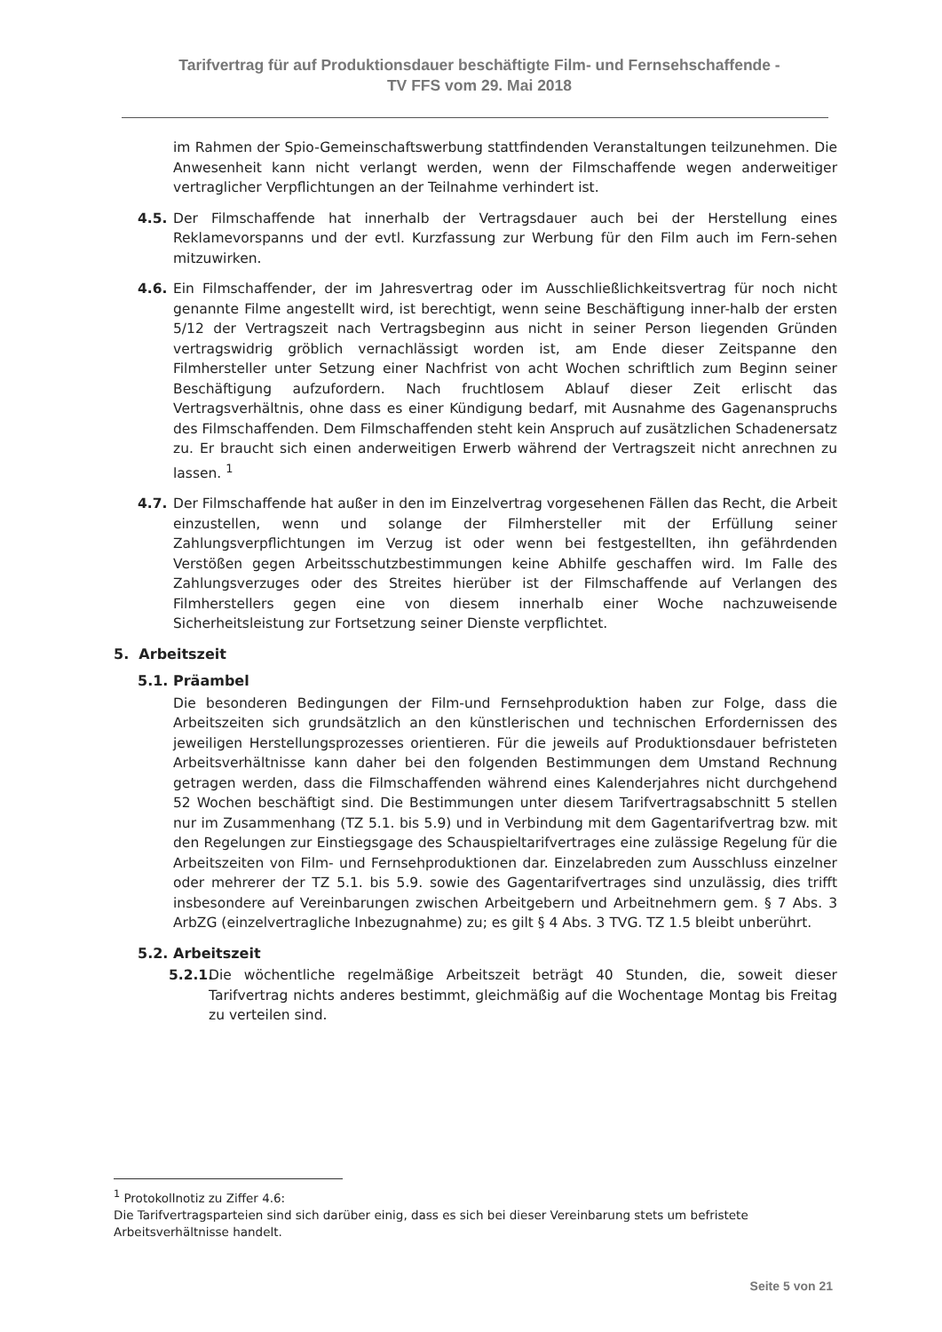Tarifvertrag für auf Produktionsdauer beschäftigte Film- und Fernsehschaffende -
TV FFS vom 29. Mai 2018
im Rahmen der Spio-Gemeinschaftswerbung stattfindenden Veranstaltungen teilzunehmen. Die Anwesenheit kann nicht verlangt werden, wenn der Filmschaffende wegen anderweitiger vertraglicher Verpflichtungen an der Teilnahme verhindert ist.
4.5. Der Filmschaffende hat innerhalb der Vertragsdauer auch bei der Herstellung eines Reklamevorspanns und der evtl. Kurzfassung zur Werbung für den Film auch im Fern-sehen mitzuwirken.
4.6. Ein Filmschaffender, der im Jahresvertrag oder im Ausschließlichkeitsvertrag für noch nicht genannte Filme angestellt wird, ist berechtigt, wenn seine Beschäftigung inner-halb der ersten 5/12 der Vertragszeit nach Vertragsbeginn aus nicht in seiner Person liegenden Gründen vertragswidrig gröblich vernachlässigt worden ist, am Ende dieser Zeitspanne den Filmhersteller unter Setzung einer Nachfrist von acht Wochen schriftlich zum Beginn seiner Beschäftigung aufzufordern. Nach fruchtlosem Ablauf dieser Zeit erlischt das Vertragsverhältnis, ohne dass es einer Kündigung bedarf, mit Ausnahme des Gagenanspruchs des Filmschaffenden. Dem Filmschaffenden steht kein Anspruch auf zusätzlichen Schadenersatz zu. Er braucht sich einen anderweitigen Erwerb während der Vertragszeit nicht anrechnen zu lassen. <sup>1</sup>
4.7. Der Filmschaffende hat außer in den im Einzelvertrag vorgesehenen Fällen das Recht, die Arbeit einzustellen, wenn und solange der Filmhersteller mit der Erfüllung seiner Zahlungsverpflichtungen im Verzug ist oder wenn bei festgestellten, ihn gefährdenden Verstößen gegen Arbeitsschutzbestimmungen keine Abhilfe geschaffen wird. Im Falle des Zahlungsverzuges oder des Streites hierüber ist der Filmschaffende auf Verlangen des Filmherstellers gegen eine von diesem innerhalb einer Woche nachzuweisende Sicherheitsleistung zur Fortsetzung seiner Dienste verpflichtet.
5. Arbeitszeit
5.1. Präambel
Die besonderen Bedingungen der Film-und Fernsehproduktion haben zur Folge, dass die Arbeitszeiten sich grundsätzlich an den künstlerischen und technischen Erfordernissen des jeweiligen Herstellungsprozesses orientieren. Für die jeweils auf Produktionsdauer befristeten Arbeitsverhältnisse kann daher bei den folgenden Bestimmungen dem Umstand Rechnung getragen werden, dass die Filmschaffenden während eines Kalenderjahres nicht durchgehend 52 Wochen beschäftigt sind. Die Bestimmungen unter diesem Tarifvertragsabschnitt 5 stellen nur im Zusammenhang (TZ 5.1. bis 5.9) und in Verbindung mit dem Gagentarifvertrag bzw. mit den Regelungen zur Einstiegsgage des Schauspieltarifvertrages eine zulässige Regelung für die Arbeitszeiten von Film- und Fernsehproduktionen dar. Einzelabreden zum Ausschluss einzelner oder mehrerer der TZ 5.1. bis 5.9. sowie des Gagentarifvertrages sind unzulässig, dies trifft insbesondere auf Vereinbarungen zwischen Arbeitgebern und Arbeitnehmern gem. § 7 Abs. 3 ArbZG (einzelvertragliche Inbezugnahme) zu; es gilt § 4 Abs. 3 TVG. TZ 1.5 bleibt unberührt.
5.2. Arbeitszeit
5.2.1.
Die wöchentliche regelmäßige Arbeitszeit beträgt 40 Stunden, die, soweit dieser Tarifvertrag nichts anderes bestimmt, gleichmäßig auf die Wochentage Montag bis Freitag zu verteilen sind.
<sup>1</sup> Protokollnotiz zu Ziffer 4.6:
Die Tarifvertragsparteien sind sich darüber einig, dass es sich bei dieser Vereinbarung stets um befristete Arbeitsverhältnisse handelt.
Seite 5 von 21